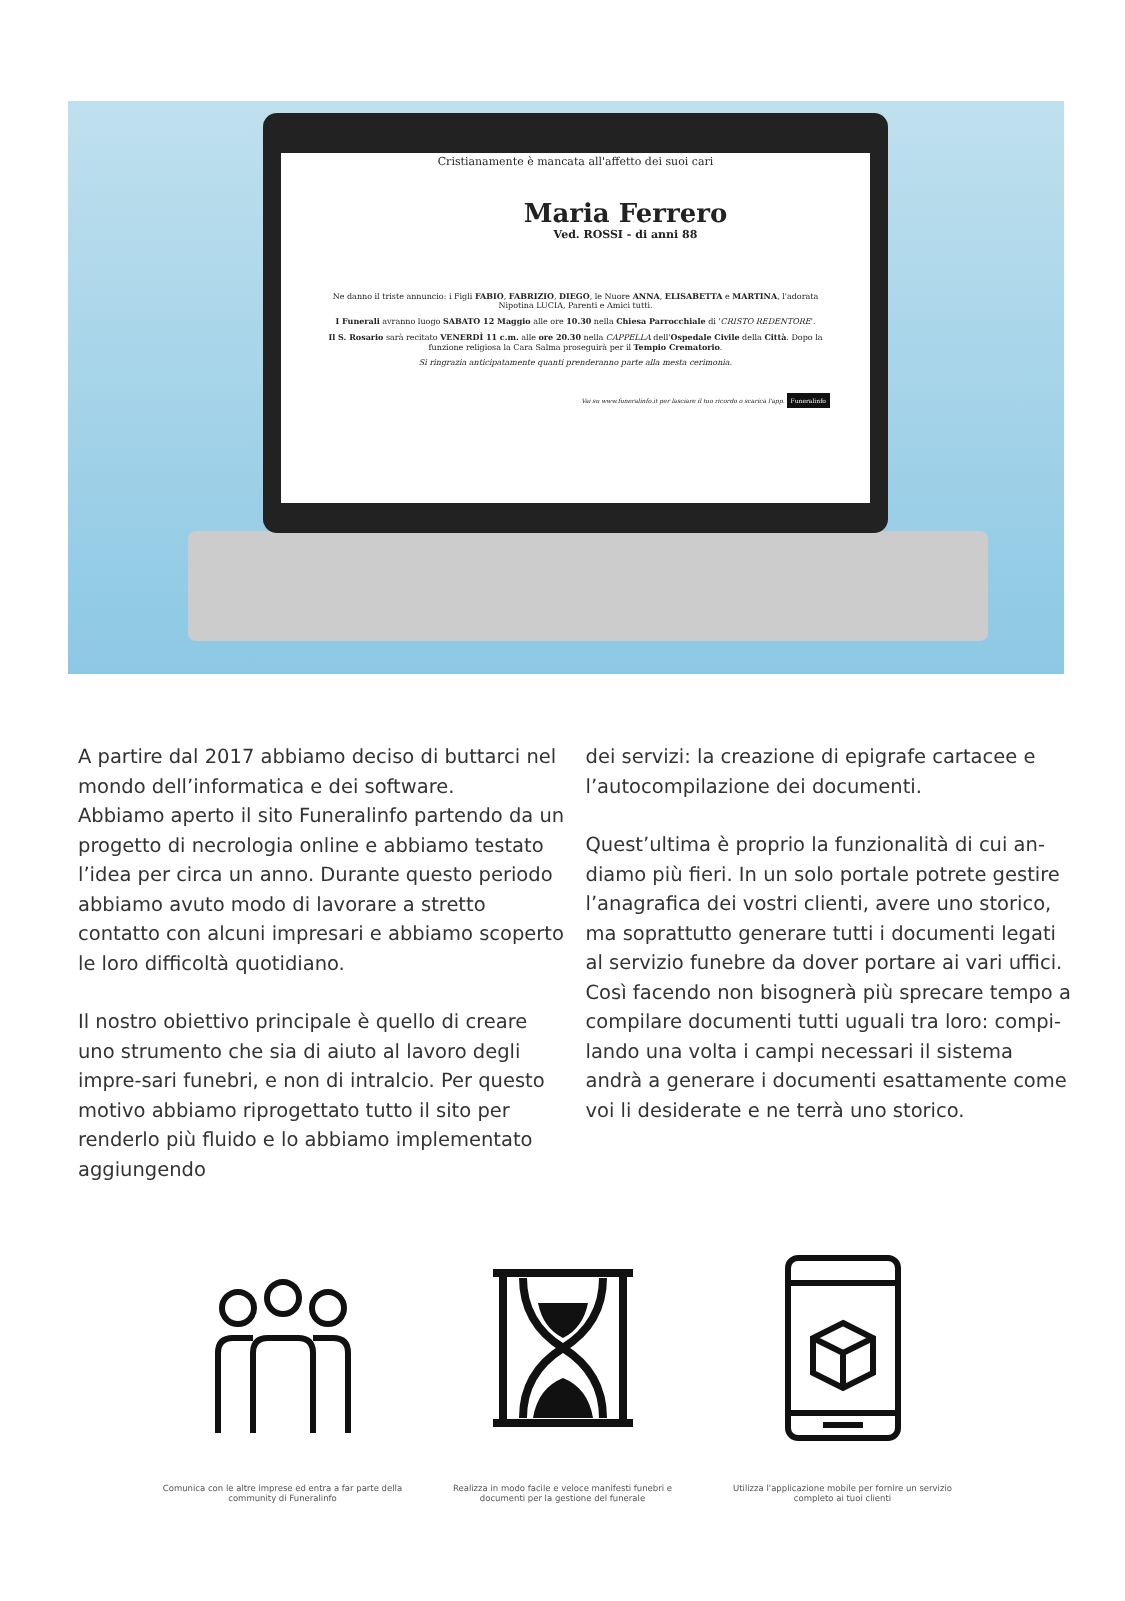Cristianamente è mancata all'affetto dei suoi cari
Maria Ferrero
Ved. ROSSI - di anni 88
Ne danno il triste annuncio: i Figli FABIO, FABRIZIO, DIEGO, le Nuore ANNA, ELISABETTA e MARTINA, l'adorata Nipotina LUCIA, Parenti e Amici tutti.
I Funerali avranno luogo SABATO 12 Maggio alle ore 10.30 nella Chiesa Parrocchiale di 'CRISTO REDENTORE'.
Il S. Rosario sarà recitato VENERDÌ 11 c.m. alle ore 20.30 nella CAPPELLA dell'Ospedale Civile della Città. Dopo la funzione religiosa la Cara Salma proseguirà per il Tempio Crematorio.
Si ringrazia anticipatamente quanti prenderanno parte alla mesta cerimonia.
Vai su www.funeralinfo.it per lasciare il tuo ricordo o scarica l'app. Funeralinfo
A partire dal 2017 abbiamo deciso di buttarci nel mondo dell’informatica e dei software.
Abbiamo aperto il sito Funeralinfo partendo da un progetto di necrologia online e abbiamo testato l’idea per circa un anno. Durante questo periodo abbiamo avuto modo di lavorare a stretto contatto con alcuni impresari e abbiamo scoperto le loro difficoltà quotidiano.
Il nostro obiettivo principale è quello di creare uno strumento che sia di aiuto al lavoro degli impre-sari funebri, e non di intralcio. Per questo motivo abbiamo riprogettato tutto il sito per renderlo più fluido e lo abbiamo implementato aggiungendo
dei servizi: la creazione di epigrafe cartacee e l’autocompilazione dei documenti.
Quest’ultima è proprio la funzionalità di cui an-diamo più fieri. In un solo portale potrete gestire l’anagrafica dei vostri clienti, avere uno storico, ma soprattutto generare tutti i documenti legati al servizio funebre da dover portare ai vari uffici. Così facendo non bisognerà più sprecare tempo a compilare documenti tutti uguali tra loro: compi-lando una volta i campi necessari il sistema andrà a generare i documenti esattamente come voi li desiderate e ne terrà uno storico.
Comunica con le altre imprese ed entra a far parte della community di Funeralinfo
Realizza in modo facile e veloce manifesti funebri e documenti per la gestione del funerale
Utilizza l'applicazione mobile per fornire un servizio completo ai tuoi clienti